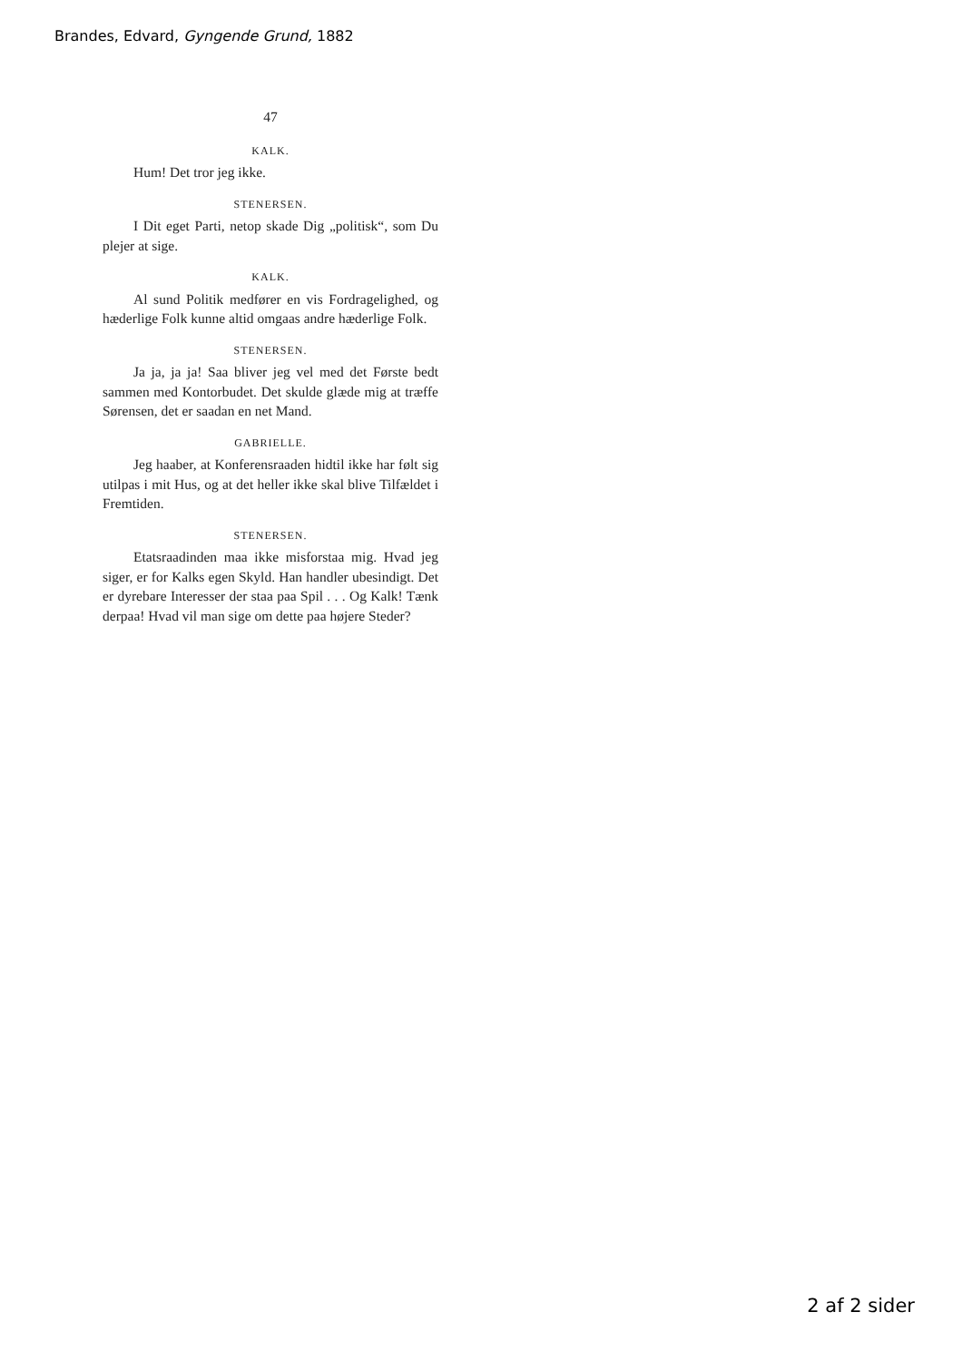Brandes, Edvard, Gyngende Grund, 1882
47
KALK.
Hum! Det tror jeg ikke.
STENERSEN.
I Dit eget Parti, netop skade Dig „politisk“, som Du plejer at sige.
KALK.
Al sund Politik medfører en vis Fordragelighed, og hæderlige Folk kunne altid omgaas andre hæderlige Folk.
STENERSEN.
Ja ja, ja ja! Saa bliver jeg vel med det Første bedt sammen med Kontorbudet. Det skulde glæde mig at træffe Sørensen, det er saadan en net Mand.
GABRIELLE.
Jeg haaber, at Konferensraaden hidtil ikke har følt sig utilpas i mit Hus, og at det heller ikke skal blive Tilfældet i Fremtiden.
STENERSEN.
Etatsraadinden maa ikke misforstaa mig. Hvad jeg siger, er for Kalks egen Skyld. Han handler ubesindigt. Det er dyrebare Interesser der staa paa Spil . . . Og Kalk! Tænk derpaa! Hvad vil man sige om dette paa højere Steder?
2 af 2 sider